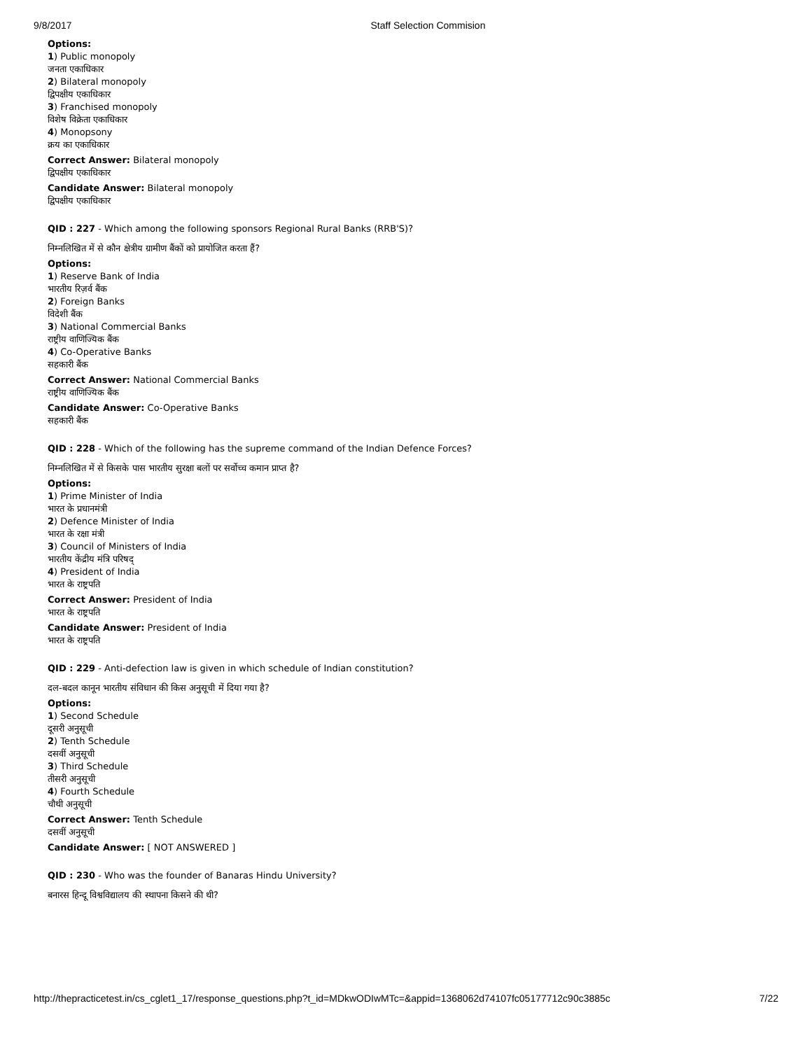9/8/2017 Staff Selection Commision
Options:
1) Public monopoly
जनता एकाधिकार
2) Bilateral monopoly
द्विपक्षीय एकाधिकार
3) Franchised monopoly
विशेष विक्रेता एकाधिकार
4) Monopsony
क्रय का एकाधिकार
Correct Answer: Bilateral monopoly
द्विपक्षीय एकाधिकार
Candidate Answer: Bilateral monopoly
द्विपक्षीय एकाधिकार
QID : 227 - Which among the following sponsors Regional Rural Banks (RRB'S)?
निम्नलिखित में से कौन क्षेत्रीय ग्रामीण बैंकों को प्रायोजित करता हैं?
Options:
1) Reserve Bank of India
भारतीय रिज़र्व बैंक
2) Foreign Banks
विदेशी बैंक
3) National Commercial Banks
राष्ट्रीय वाणिज्यिक बैंक
4) Co-Operative Banks
सहकारी बैंक
Correct Answer: National Commercial Banks
राष्ट्रीय वाणिज्यिक बैंक
Candidate Answer: Co-Operative Banks
सहकारी बैंक
QID : 228 - Which of the following has the supreme command of the Indian Defence Forces?
निम्नलिखित में से किसके पास भारतीय सुरक्षा बलों पर सर्वोच्च कमान प्राप्त है?
Options:
1) Prime Minister of India
भारत के प्रधानमंत्री
2) Defence Minister of India
भारत के रक्षा मंत्री
3) Council of Ministers of India
भारतीय केंद्रीय मंत्रि परिषद्
4) President of India
भारत के राष्ट्रपति
Correct Answer: President of India
भारत के राष्ट्रपति
Candidate Answer: President of India
भारत के राष्ट्रपति
QID : 229 - Anti-defection law is given in which schedule of Indian constitution?
दल-बदल कानून भारतीय संविधान की किस अनुसूची में दिया गया है?
Options:
1) Second Schedule
दूसरी अनुसूची
2) Tenth Schedule
दसवीं अनुसूची
3) Third Schedule
तीसरी अनुसूची
4) Fourth Schedule
चौथी अनुसूची
Correct Answer: Tenth Schedule
दसवीं अनुसूची
Candidate Answer: [ NOT ANSWERED ]
QID : 230 - Who was the founder of Banaras Hindu University?
बनारस हिन्दू विश्वविद्यालय की स्थापना किसने की थी?
http://thepracticetest.in/cs_cglet1_17/response_questions.php?t_id=MDkwODIwMTc=&appid=1368062d74107fc05177712c90c3885c 7/22